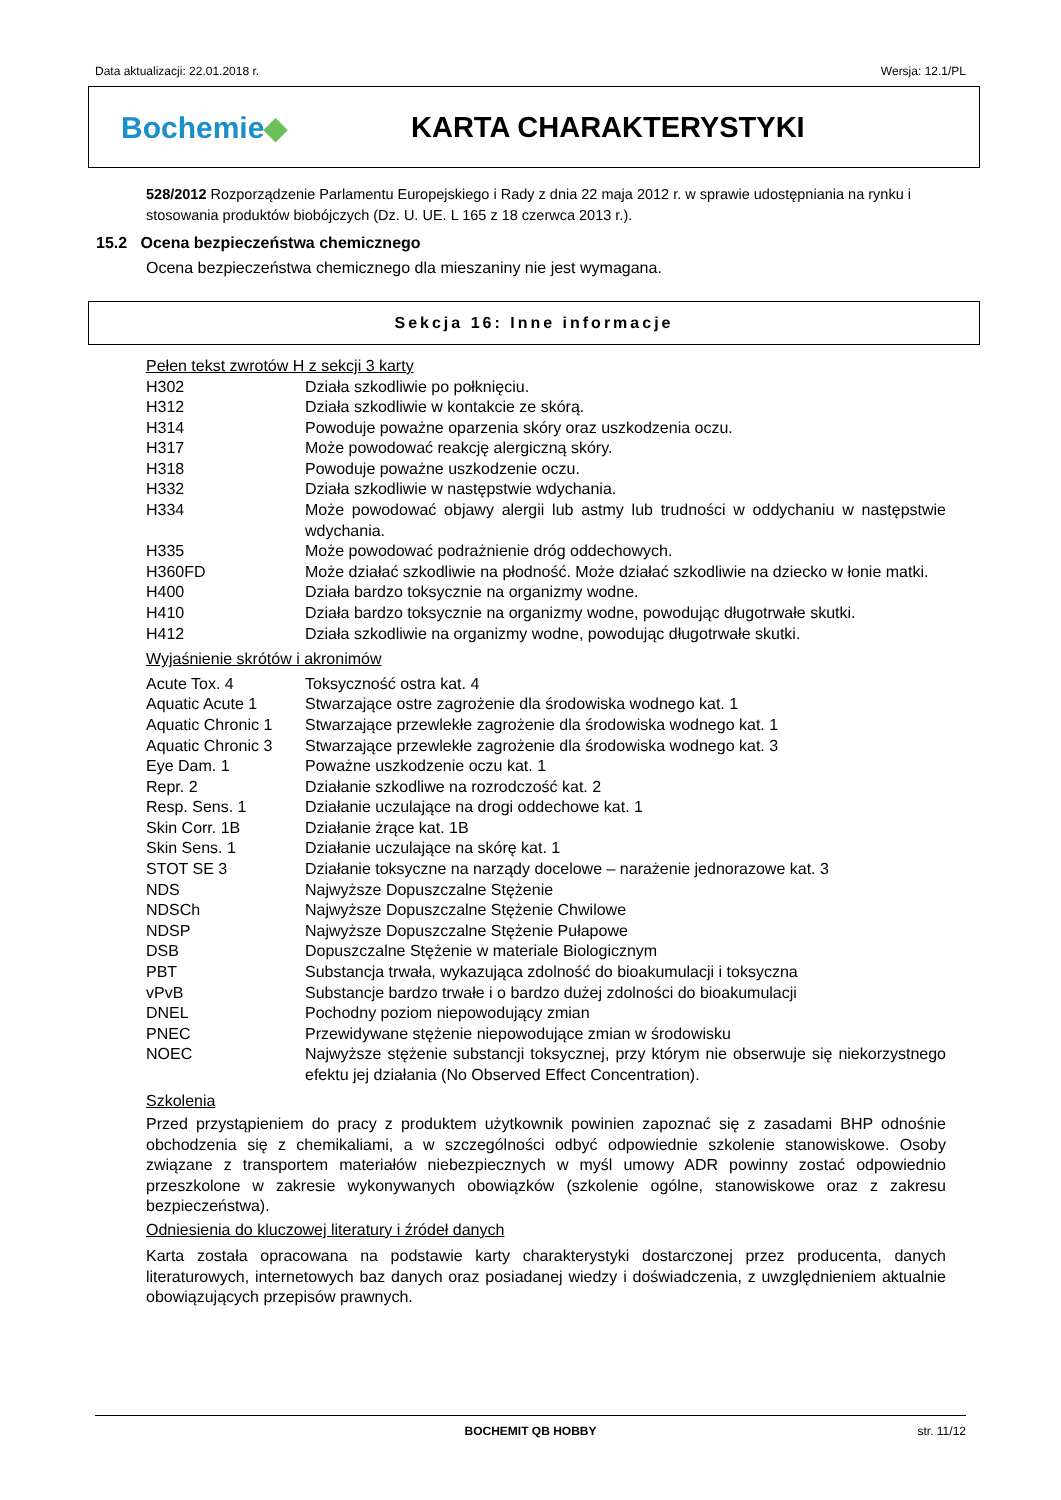Data aktualizacji: 22.01.2018 r. Wersja: 12.1/PL
Bochemie◆ KARTA CHARAKTERYSTYKI
528/2012 Rozporządzenie Parlamentu Europejskiego i Rady z dnia 22 maja 2012 r. w sprawie udostępniania na rynku i stosowania produktów biobójczych (Dz. U. UE. L 165 z 18 czerwca 2013 r.).
15.2 Ocena bezpieczeństwa chemicznego
Ocena bezpieczeństwa chemicznego dla mieszaniny nie jest wymagana.
Sekcja 16: Inne informacje
Pełen tekst zwrotów H z sekcji 3 karty
| H302 | Działa szkodliwie po połknięciu. |
| H312 | Działa szkodliwie w kontakcie ze skórą. |
| H314 | Powoduje poważne oparzenia skóry oraz uszkodzenia oczu. |
| H317 | Może powodować reakcję alergiczną skóry. |
| H318 | Powoduje poważne uszkodzenie oczu. |
| H332 | Działa szkodliwie w następstwie wdychania. |
| H334 | Może powodować objawy alergii lub astmy lub trudności w oddychaniu w następstwie wdychania. |
| H335 | Może powodować podrażnienie dróg oddechowych. |
| H360FD | Może działać szkodliwie na płodność. Może działać szkodliwie na dziecko w łonie matki. |
| H400 | Działa bardzo toksycznie na organizmy wodne. |
| H410 | Działa bardzo toksycznie na organizmy wodne, powodując długotrwałe skutki. |
| H412 | Działa szkodliwie na organizmy wodne, powodując długotrwałe skutki. |
Wyjaśnienie skrótów i akronimów
| Acute Tox. 4 | Toksyczność ostra kat. 4 |
| Aquatic Acute 1 | Stwarzające ostre zagrożenie dla środowiska wodnego kat. 1 |
| Aquatic Chronic 1 | Stwarzające przewlekłe zagrożenie dla środowiska wodnego kat. 1 |
| Aquatic Chronic 3 | Stwarzające przewlekłe zagrożenie dla środowiska wodnego kat. 3 |
| Eye Dam. 1 | Poważne uszkodzenie oczu kat. 1 |
| Repr. 2 | Działanie szkodliwe na rozrodczość kat. 2 |
| Resp. Sens. 1 | Działanie uczulające na drogi oddechowe kat. 1 |
| Skin Corr. 1B | Działanie żrące kat. 1B |
| Skin Sens. 1 | Działanie uczulające na skórę kat. 1 |
| STOT SE 3 | Działanie toksyczne na narządy docelowe – narażenie jednorazowe kat. 3 |
| NDS | Najwyższe Dopuszczalne Stężenie |
| NDSCh | Najwyższe Dopuszczalne Stężenie Chwilowe |
| NDSP | Najwyższe Dopuszczalne Stężenie Pułapowe |
| DSB | Dopuszczalne Stężenie w materiale Biologicznym |
| PBT | Substancja trwała, wykazująca zdolność do bioakumulacji i toksyczna |
| vPvB | Substancje bardzo trwałe i o bardzo dużej zdolności do bioakumulacji |
| DNEL | Pochodny poziom niepowodujący zmian |
| PNEC | Przewidywane stężenie niepowodujące zmian w środowisku |
| NOEC | Najwyższe stężenie substancji toksycznej, przy którym nie obserwuje się niekorzystnego efektu jej działania (No Observed Effect Concentration). |
Szkolenia
Przed przystąpieniem do pracy z produktem użytkownik powinien zapoznać się z zasadami BHP odnośnie obchodzenia się z chemikaliami, a w szczególności odbyć odpowiednie szkolenie stanowiskowe. Osoby związane z transportem materiałów niebezpiecznych w myśl umowy ADR powinny zostać odpowiednio przeszkolone w zakresie wykonywanych obowiązków (szkolenie ogólne, stanowiskowe oraz z zakresu bezpieczeństwa).
Odniesienia do kluczowej literatury i źródeł danych
Karta została opracowana na podstawie karty charakterystyki dostarczonej przez producenta, danych literaturowych, internetowych baz danych oraz posiadanej wiedzy i doświadczenia, z uwzględnieniem aktualnie obowiązujących przepisów prawnych.
BOCHEMIT QB HOBBY str. 11/12